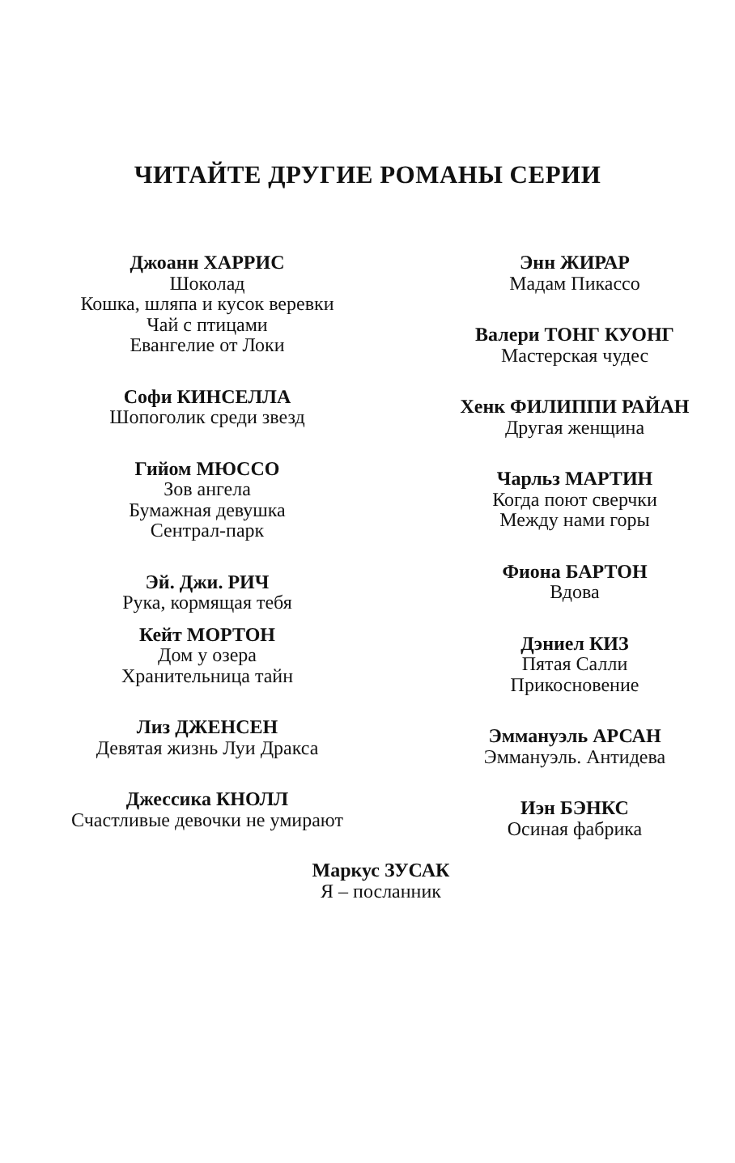ЧИТАЙТЕ ДРУГИЕ РОМАНЫ СЕРИИ
Джоанн ХАРРИС
Шоколад
Кошка, шляпа и кусок веревки
Чай с птицами
Евангелие от Локи
Софи КИНСЕЛЛА
Шопоголик среди звезд
Гийом МЮССО
Зов ангела
Бумажная девушка
Сентрал-парк
Эй. Джи. РИЧ
Рука, кормящая тебя
Кейт МОРТОН
Дом у озера
Хранительница тайн
Лиз ДЖЕНСЕН
Девятая жизнь Луи Дракса
Джессика КНОЛЛ
Счастливые девочки не умирают
Энн ЖИРАР
Мадам Пикассо
Валери ТОНГ КУОНГ
Мастерская чудес
Хенк ФИЛИППИ РАЙАН
Другая женщина
Чарльз МАРТИН
Когда поют сверчки
Между нами горы
Фиона БАРТОН
Вдова
Дэниел КИЗ
Пятая Салли
Прикосновение
Эммануэль АРСАН
Эммануэль. Антидева
Иэн БЭНКС
Осиная фабрика
Маркус ЗУСАК
Я – посланник